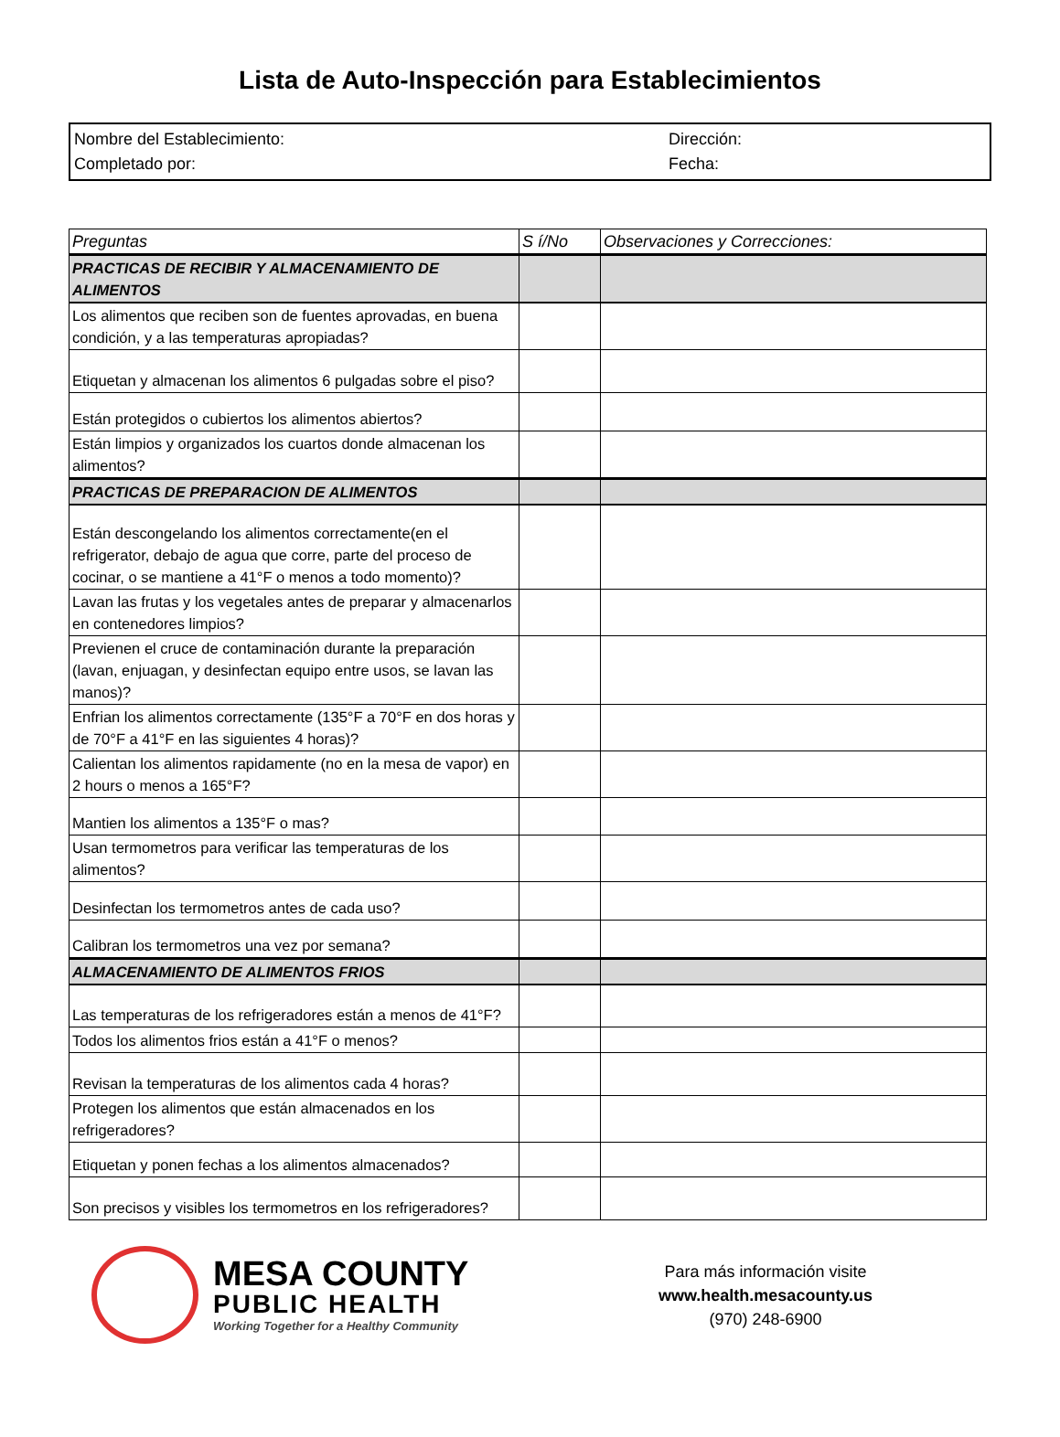Lista de Auto-Inspección para Establecimientos
Nombre del Establecimiento:
Completado por:
Dirección:
Fecha:
| Preguntas | S í/No | Observaciones y Correcciones: |
| --- | --- | --- |
| PRACTICAS DE RECIBIR Y ALMACENAMIENTO DE ALIMENTOS | | |
| Los alimentos que reciben son de fuentes aprovadas, en buena condición, y a las temperaturas apropiadas? | | |
| Etiquetan y almacenan los alimentos 6 pulgadas sobre el piso? | | |
| Están protegidos o cubiertos los alimentos abiertos? | | |
| Están limpios y organizados los cuartos donde almacenan los alimentos? | | |
| PRACTICAS DE PREPARACION DE ALIMENTOS | | |
| Están descongelando los alimentos correctamente(en el refrigerator, debajo de agua que corre, parte del proceso de cocinar, o se mantiene a 41°F o menos a todo momento)? | | |
| Lavan las frutas y los vegetales antes de preparar y almacenarlos en contenedores limpios? | | |
| Previenen el cruce de contaminación durante la preparación (lavan, enjuagan, y desinfectan equipo entre usos, se lavan las manos)? | | |
| Enfrian los alimentos correctamente (135°F a 70°F en dos horas y de 70°F a 41°F en las siguientes 4 horas)? | | |
| Calientan los alimentos rapidamente (no en la mesa de vapor) en 2 hours o menos a 165°F? | | |
| Mantien los alimentos a 135°F o mas? | | |
| Usan termometros para verificar las temperaturas de los alimentos? | | |
| Desinfectan los termometros antes de cada uso? | | |
| Calibran los termometros una vez por semana? | | |
| ALMACENAMIENTO DE ALIMENTOS FRIOS | | |
| Las temperaturas de los refrigeradores están a menos de 41°F? | | |
| Todos los alimentos frios están a 41°F o menos? | | |
| Revisan la temperaturas de los alimentos cada 4 horas? | | |
| Protegen los alimentos que están almacenados en los refrigeradores? | | |
| Etiquetan y ponen fechas a los alimentos almacenados? | | |
| Son precisos y visibles los termometros en los refrigeradores? | | |
MESA COUNTY
PUBLIC HEALTH
Working Together for a Healthy Community
Para más información visite
www.health.mesacounty.us
(970) 248-6900